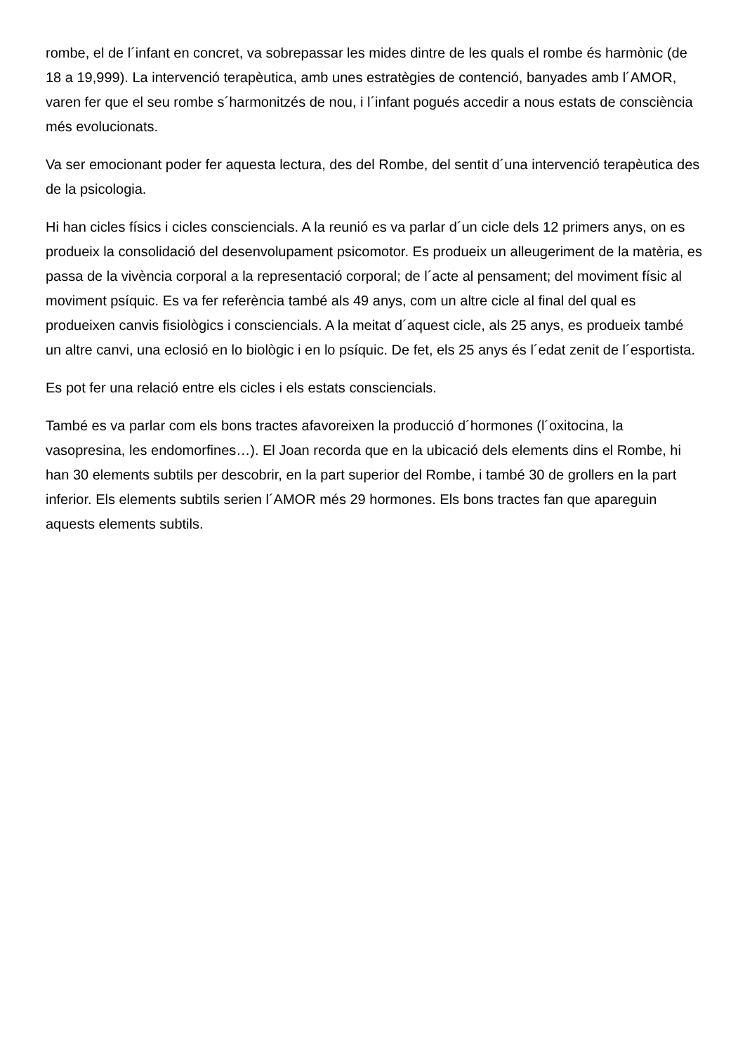rombe, el de l´infant en concret, va sobrepassar les mides dintre de les quals el rombe és harmònic (de 18 a 19,999). La intervenció terapèutica, amb unes estratègies de contenció, banyades amb l´AMOR, varen fer que el seu rombe s´harmonitzés de nou, i l´infant pogués accedir a nous estats de consciència més evolucionats.
Va ser emocionant poder fer aquesta lectura, des del Rombe, del sentit d´una intervenció terapèutica des de la psicologia.
Hi han cicles físics i cicles consciencials. A la reunió es va parlar d´un cicle dels 12 primers anys, on es produeix la consolidació del desenvolupament psicomotor. Es produeix un alleugeriment de la matèria, es passa de la vivència corporal a la representació corporal; de l´acte al pensament; del moviment físic al moviment psíquic. Es va fer referència també als 49 anys, com un altre cicle al final del qual es produeixen canvis fisiològics i consciencials. A la meitat d´aquest cicle, als 25 anys, es produeix també un altre canvi, una eclosió en lo biològic i en lo psíquic. De fet, els 25 anys és l´edat zenit de l´esportista.
Es pot fer una relació entre els cicles i els estats consciencials.
També es va parlar com els bons tractes afavoreixen la producció d´hormones (l´oxitocina, la vasopresina, les endomorfines…). El Joan recorda que en la ubicació dels elements dins el Rombe, hi han 30 elements subtils per descobrir, en la part superior del Rombe, i també 30 de grollers en la part inferior. Els elements subtils serien l´AMOR més 29 hormones. Els bons tractes fan que apareguin aquests elements subtils.